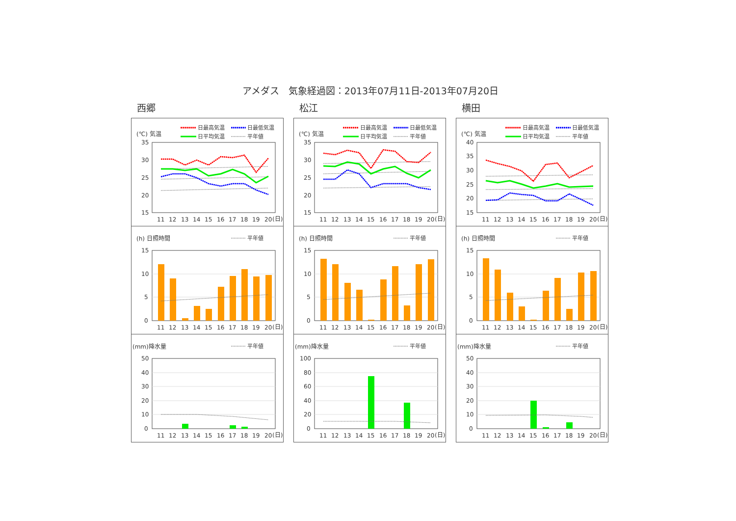アメダス　気象経過図：2013年07月11日-2013年07月20日
西郷
(℃) 気温
日最高気温
日最低気温
日平均気温
平年値
35
30
25
20
15
11
12
13
14
15
16
17
18
19
20
(日)
(h) 日照時間
平年値
15
10
5
0
11
12
13
14
15
16
17
18
19
20
(日)
(mm)降水量
平年値
50
40
30
20
10
0
11
12
13
14
15
16
17
18
19
20
(日)
松江
(℃) 気温
日最高気温
日最低気温
日平均気温
平年値
35
30
25
20
15
11
12
13
14
15
16
17
18
19
20
(日)
(h) 日照時間
平年値
15
10
5
0
11
12
13
14
15
16
17
18
19
20
(日)
(mm)降水量
平年値
100
80
60
40
20
0
11
12
13
14
15
16
17
18
19
20
(日)
横田
(℃) 気温
日最高気温
日最低気温
日平均気温
平年値
40
35
30
25
20
15
11
12
13
14
15
16
17
18
19
20
(日)
(h) 日照時間
平年値
15
10
5
0
11
12
13
14
15
16
17
18
19
20
(日)
(mm)降水量
平年値
50
40
30
20
10
0
11
12
13
14
15
16
17
18
19
20
(日)